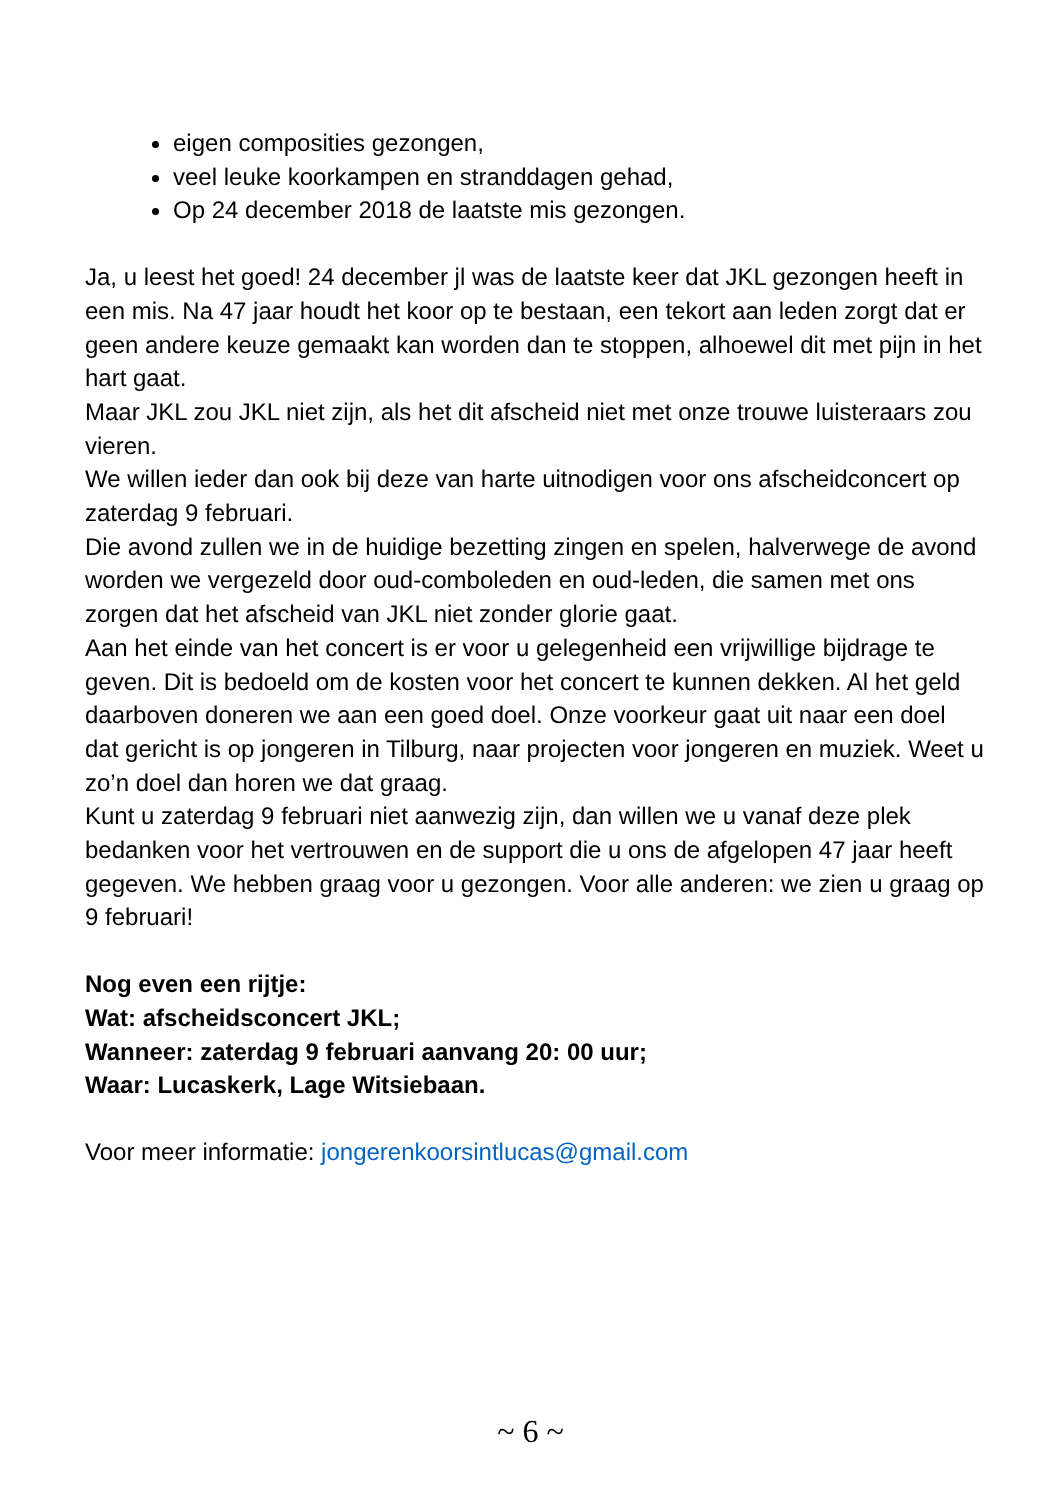eigen composities gezongen,
veel leuke koorkampen en stranddagen gehad,
Op 24 december 2018 de laatste mis gezongen.
Ja, u leest het goed! 24 december jl was de laatste keer dat JKL gezongen heeft in een mis. Na 47 jaar houdt het koor op te bestaan, een tekort aan leden zorgt dat er geen andere keuze gemaakt kan worden dan te stoppen, alhoewel dit met pijn in het hart gaat.
Maar JKL zou JKL niet zijn, als het dit afscheid niet met onze trouwe luisteraars zou vieren.
We willen ieder dan ook bij deze van harte uitnodigen voor ons afscheidconcert op zaterdag 9 februari.
Die avond zullen we in de huidige bezetting zingen en spelen, halverwege de avond worden we vergezeld door oud-comboleden en oud-leden, die samen met ons zorgen dat het afscheid van JKL niet zonder glorie gaat.
Aan het einde van het concert is er voor u gelegenheid een vrijwillige bijdrage te geven. Dit is bedoeld om de kosten voor het concert te kunnen dekken. Al het geld daarboven doneren we aan een goed doel. Onze voorkeur gaat uit naar een doel dat gericht is op jongeren in Tilburg, naar projecten voor jongeren en muziek. Weet u zo’n doel dan horen we dat graag.
Kunt u zaterdag 9 februari niet aanwezig zijn, dan willen we u vanaf deze plek bedanken voor het vertrouwen en de support die u ons de afgelopen 47 jaar heeft gegeven. We hebben graag voor u gezongen. Voor alle anderen: we zien u graag op 9 februari!
Nog even een rijtje:
Wat: afscheidsconcert JKL;
Wanneer: zaterdag 9 februari aanvang 20: 00 uur;
Waar: Lucaskerk, Lage Witsiebaan.
Voor meer informatie: jongerenkoorsintlucas@gmail.com
~ 6 ~